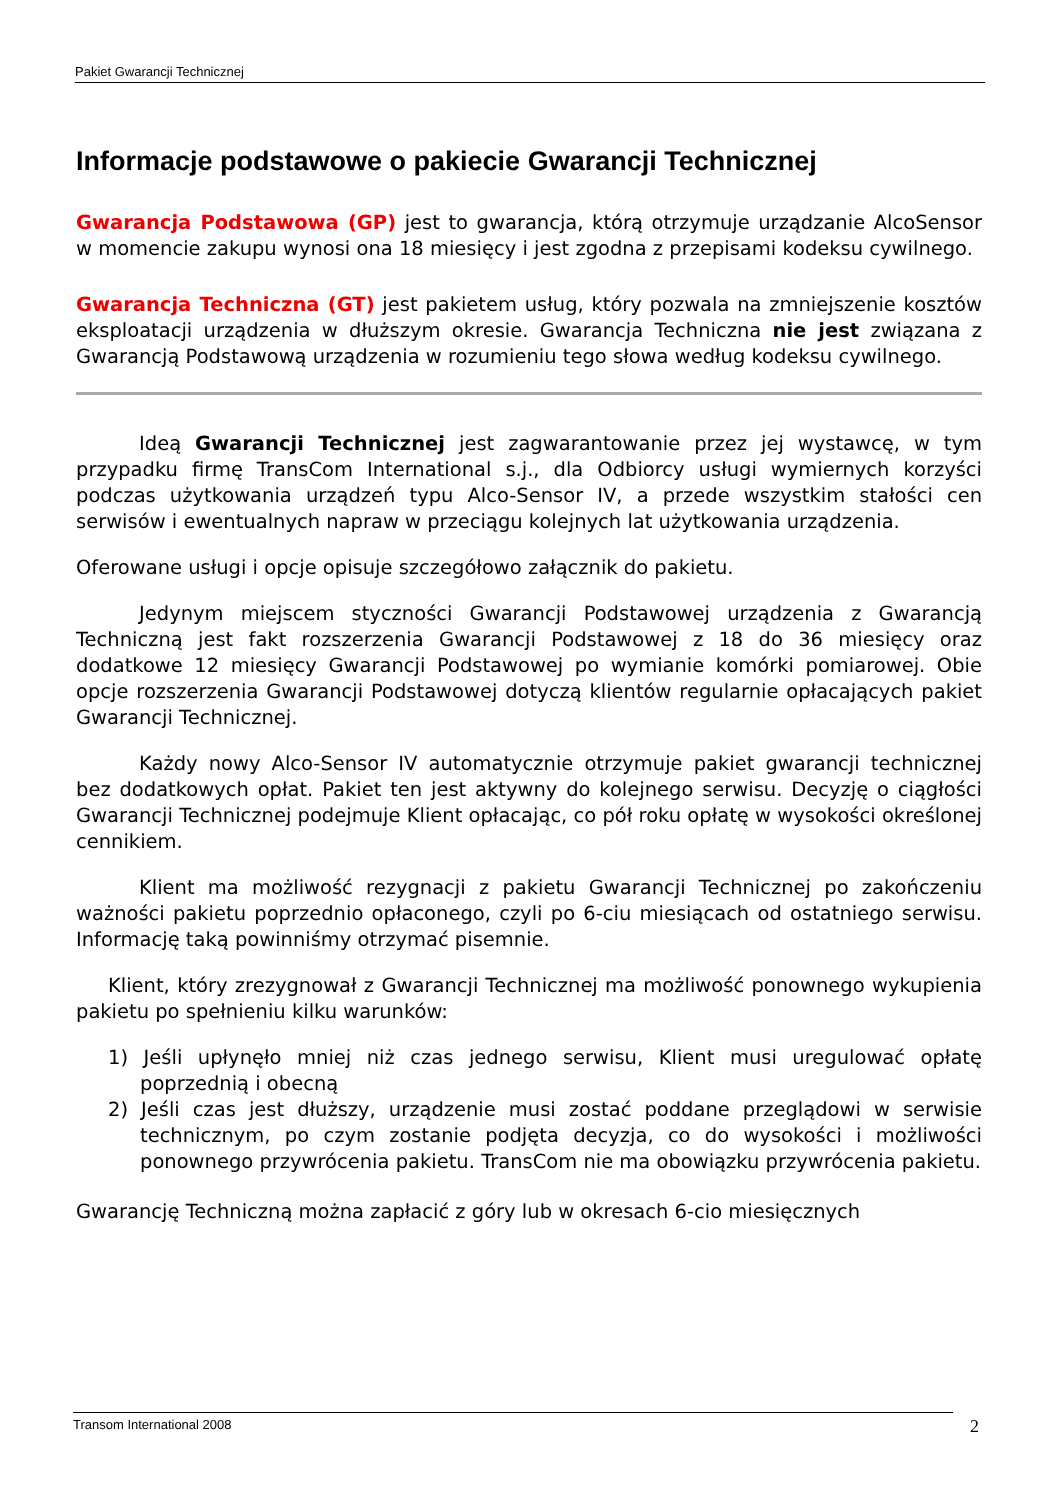Pakiet Gwarancji Technicznej
Informacje podstawowe o pakiecie Gwarancji Technicznej
Gwarancja Podstawowa (GP) jest to gwarancja, którą otrzymuje urządzanie AlcoSensor w momencie zakupu wynosi ona 18 miesięcy i jest zgodna z przepisami kodeksu cywilnego.
Gwarancja Techniczna (GT) jest pakietem usług, który pozwala na zmniejszenie kosztów eksploatacji urządzenia w dłuższym okresie. Gwarancja Techniczna nie jest związana z Gwarancją Podstawową urządzenia w rozumieniu tego słowa według kodeksu cywilnego.
Ideą Gwarancji Technicznej jest zagwarantowanie przez jej wystawcę, w tym przypadku firmę TransCom International s.j., dla Odbiorcy usługi wymiernych korzyści podczas użytkowania urządzeń typu Alco-Sensor IV, a przede wszystkim stałości cen serwisów i ewentualnych napraw w przeciągu kolejnych lat użytkowania urządzenia.
Oferowane usługi i opcje opisuje szczegółowo załącznik do pakietu.
Jedynym miejscem styczności Gwarancji Podstawowej urządzenia z Gwarancją Techniczną jest fakt rozszerzenia Gwarancji Podstawowej z 18 do 36 miesięcy oraz dodatkowe 12 miesięcy Gwarancji Podstawowej po wymianie komórki pomiarowej. Obie opcje rozszerzenia Gwarancji Podstawowej dotyczą klientów regularnie opłacających pakiet Gwarancji Technicznej.
Każdy nowy Alco-Sensor IV automatycznie otrzymuje pakiet gwarancji technicznej bez dodatkowych opłat. Pakiet ten jest aktywny do kolejnego serwisu. Decyzję o ciągłości Gwarancji Technicznej podejmuje Klient opłacając, co pół roku opłatę w wysokości określonej cennikiem.
Klient ma możliwość rezygnacji z pakietu Gwarancji Technicznej po zakończeniu ważności pakietu poprzednio opłaconego, czyli po 6-ciu miesiącach od ostatniego serwisu. Informację taką powinniśmy otrzymać pisemnie.
Klient, który zrezygnował z Gwarancji Technicznej ma możliwość ponownego wykupienia pakietu po spełnieniu kilku warunków:
1) Jeśli upłynęło mniej niż czas jednego serwisu, Klient musi uregulować opłatę poprzednią i obecną
2) Jeśli czas jest dłuższy, urządzenie musi zostać poddane przeglądowi w serwisie technicznym, po czym zostanie podjęta decyzja, co do wysokości i możliwości ponownego przywrócenia pakietu. TransCom nie ma obowiązku przywrócenia pakietu.
Gwarancję Techniczną można zapłacić z góry lub w okresach 6-cio miesięcznych
Transom International 2008 2